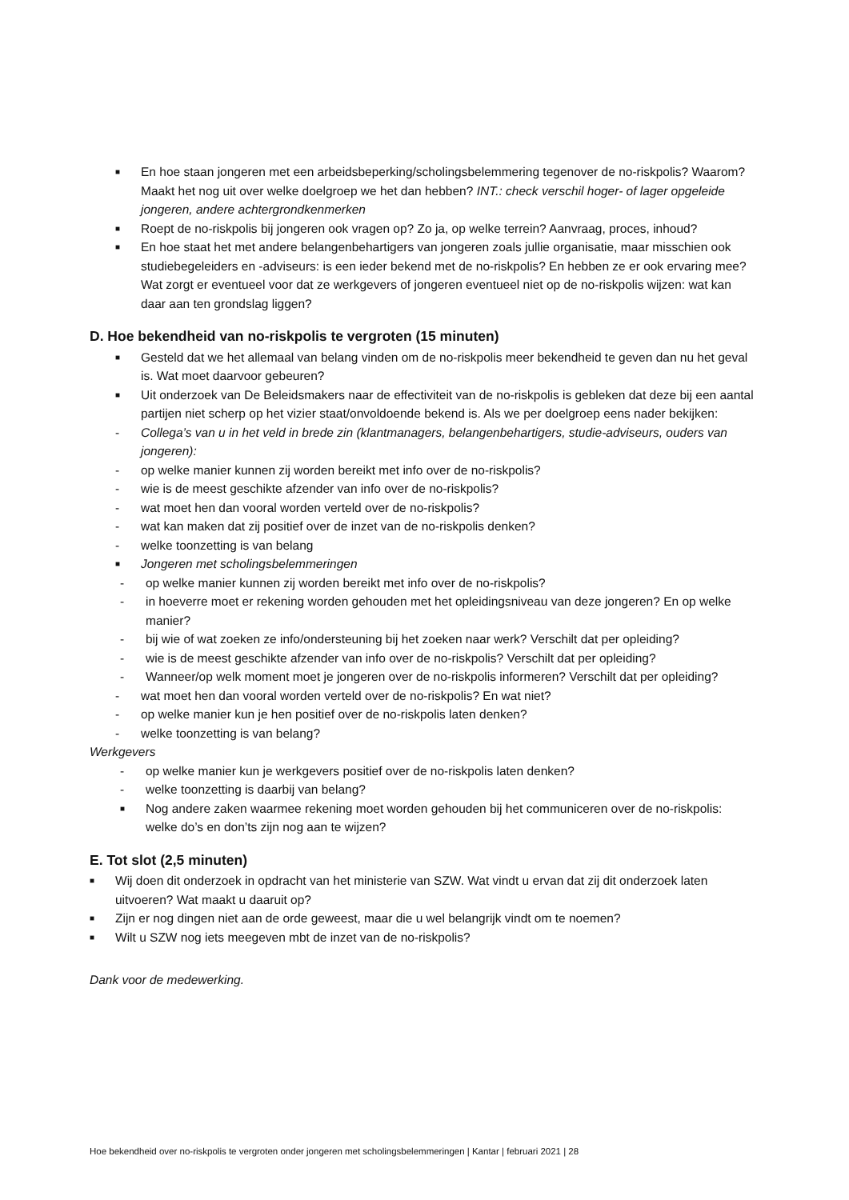■ En hoe staan jongeren met een arbeidsbeperking/scholingsbelemmering tegenover de no-riskpolis? Waarom? Maakt het nog uit over welke doelgroep we het dan hebben? INT.: check verschil hoger- of lager opgeleide jongeren, andere achtergrondkenmerken
■ Roept de no-riskpolis bij jongeren ook vragen op? Zo ja, op welke terrein? Aanvraag, proces, inhoud?
■ En hoe staat het met andere belangenbehartigers van jongeren zoals jullie organisatie, maar misschien ook studiebegeleiders en -adviseurs: is een ieder bekend met de no-riskpolis? En hebben ze er ook ervaring mee? Wat zorgt er eventueel voor dat ze werkgevers of jongeren eventueel niet op de no-riskpolis wijzen: wat kan daar aan ten grondslag liggen?
D. Hoe bekendheid van no-riskpolis te vergroten (15 minuten)
■ Gesteld dat we het allemaal van belang vinden om de no-riskpolis meer bekendheid te geven dan nu het geval is. Wat moet daarvoor gebeuren?
■ Uit onderzoek van De Beleidsmakers naar de effectiviteit van de no-riskpolis is gebleken dat deze bij een aantal partijen niet scherp op het vizier staat/onvoldoende bekend is. Als we per doelgroep eens nader bekijken:
- Collega’s van u in het veld in brede zin (klantmanagers, belangenbehartigers, studie-adviseurs, ouders van jongeren):
- op welke manier kunnen zij worden bereikt met info over de no-riskpolis?
- wie is de meest geschikte afzender van info over de no-riskpolis?
- wat moet hen dan vooral worden verteld over de no-riskpolis?
- wat kan maken dat zij positief over de inzet van de no-riskpolis denken?
- welke toonzetting is van belang
■ Jongeren met scholingsbelemmeringen
- op welke manier kunnen zij worden bereikt met info over de no-riskpolis?
- in hoeverre moet er rekening worden gehouden met het opleidingsniveau van deze jongeren? En op welke manier?
- bij wie of wat zoeken ze info/ondersteuning bij het zoeken naar werk? Verschilt dat per opleiding?
- wie is de meest geschikte afzender van info over de no-riskpolis? Verschilt dat per opleiding?
- Wanneer/op welk moment moet je jongeren over de no-riskpolis informeren? Verschilt dat per opleiding?
- wat moet hen dan vooral worden verteld over de no-riskpolis? En wat niet?
- op welke manier kun je hen positief over de no-riskpolis laten denken?
- welke toonzetting is van belang?
Werkgevers
- op welke manier kun je werkgevers positief over de no-riskpolis laten denken?
- welke toonzetting is daarbij van belang?
■ Nog andere zaken waarmee rekening moet worden gehouden bij het communiceren over de no-riskpolis: welke do’s en don’ts zijn nog aan te wijzen?
E. Tot slot (2,5 minuten)
■ Wij doen dit onderzoek in opdracht van het ministerie van SZW. Wat vindt u ervan dat zij dit onderzoek laten uitvoeren? Wat maakt u daaruit op?
■ Zijn er nog dingen niet aan de orde geweest, maar die u wel belangrijk vindt om te noemen?
■ Wilt u SZW nog iets meegeven mbt de inzet van de no-riskpolis?
Dank voor de medewerking.
Hoe bekendheid over no-riskpolis te vergroten onder jongeren met scholingsbelemmeringen | Kantar | februari 2021 | 28